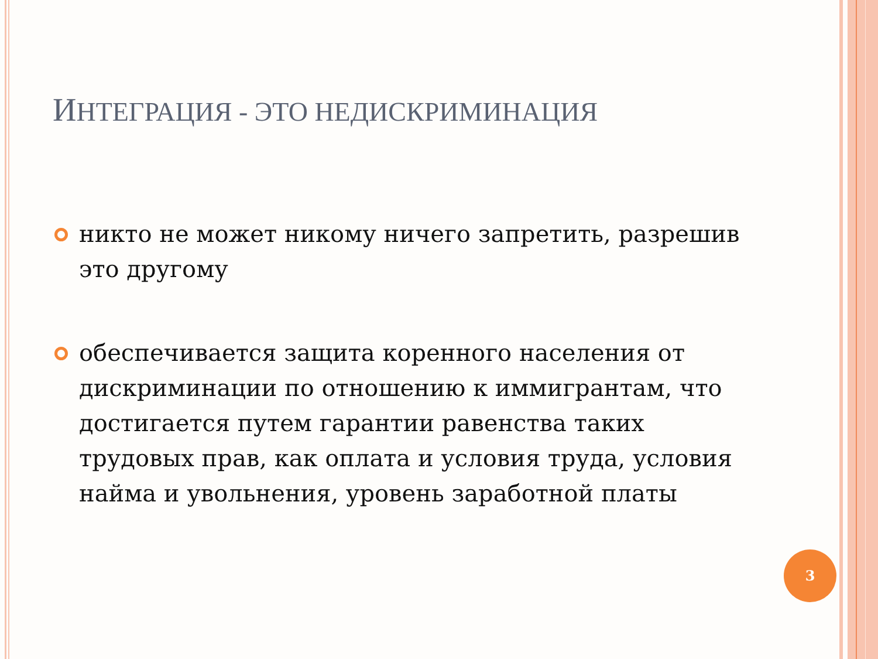ИНТЕГРАЦИЯ - ЭТО НЕДИСКРИМИНАЦИЯ
никто не может никому ничего запретить, разрешив это другому
обеспечивается защита коренного населения от дискриминации по отношению к иммигрантам, что достигается путем гарантии равенства таких трудовых прав, как оплата и условия труда, условия найма и увольнения, уровень заработной платы
3